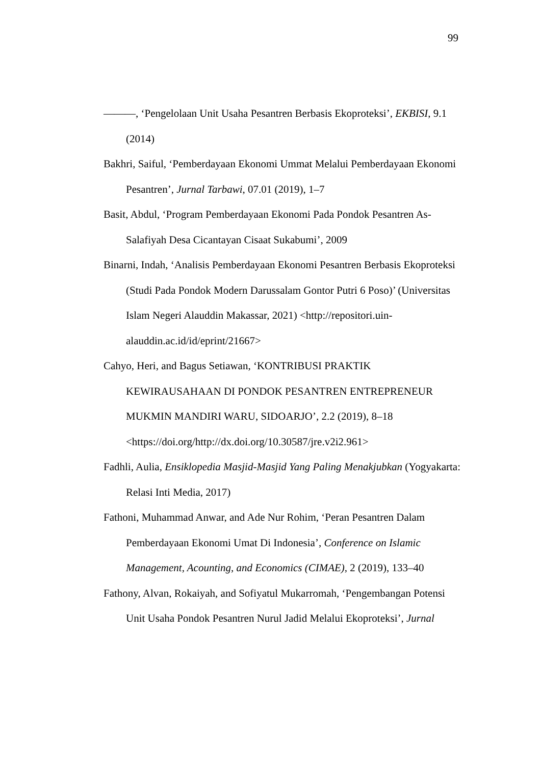99
———, ‘Pengelolaan Unit Usaha Pesantren Berbasis Ekoproteksi’, EKBISI, 9.1 (2014)
Bakhri, Saiful, ‘Pemberdayaan Ekonomi Ummat Melalui Pemberdayaan Ekonomi Pesantren’, Jurnal Tarbawi, 07.01 (2019), 1–7
Basit, Abdul, ‘Program Pemberdayaan Ekonomi Pada Pondok Pesantren As-Salafiyah Desa Cicantayan Cisaat Sukabumi’, 2009
Binarni, Indah, ‘Analisis Pemberdayaan Ekonomi Pesantren Berbasis Ekoproteksi (Studi Pada Pondok Modern Darussalam Gontor Putri 6 Poso)’ (Universitas Islam Negeri Alauddin Makassar, 2021) <http://repositori.uin-alauddin.ac.id/id/eprint/21667>
Cahyo, Heri, and Bagus Setiawan, ‘KONTRIBUSI PRAKTIK KEWIRAUSAHAAN DI PONDOK PESANTREN ENTREPRENEUR MUKMIN MANDIRI WARU, SIDOARJO’, 2.2 (2019), 8–18 <https://doi.org/http://dx.doi.org/10.30587/jre.v2i2.961>
Fadhli, Aulia, Ensiklopedia Masjid-Masjid Yang Paling Menakjubkan (Yogyakarta: Relasi Inti Media, 2017)
Fathoni, Muhammad Anwar, and Ade Nur Rohim, ‘Peran Pesantren Dalam Pemberdayaan Ekonomi Umat Di Indonesia’, Conference on Islamic Management, Acounting, and Economics (CIMAE), 2 (2019), 133–40
Fathony, Alvan, Rokaiyah, and Sofiyatul Mukarromah, ‘Pengembangan Potensi Unit Usaha Pondok Pesantren Nurul Jadid Melalui Ekoproteksi’, Jurnal